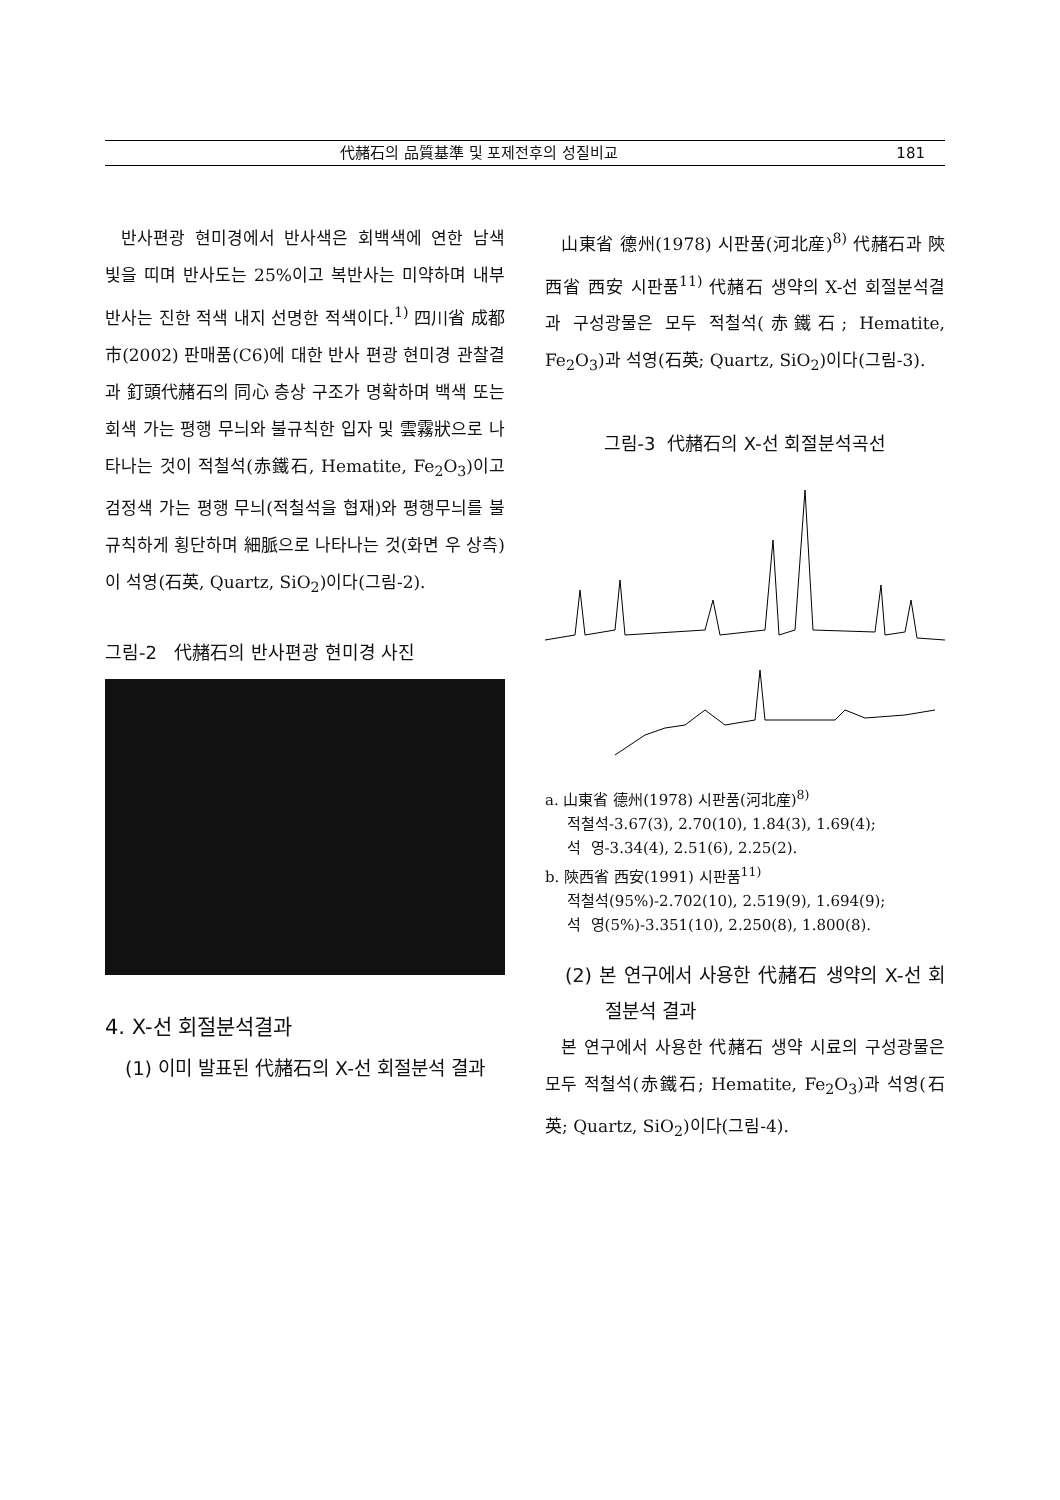代赭石의 品質基準 및 포제전후의 성질비교 181
반사편광 현미경에서 반사색은 회백색에 연한 남색 빛을 띠며 반사도는 25%이고 복반사는 미약하며 내부반사는 진한 적색 내지 선명한 적색이다.<sup>1)</sup> 四川省 成都市(2002) 판매품(C6)에 대한 반사 편광 현미경 관찰결과 釘頭代赭石의 同心 층상 구조가 명확하며 백색 또는 회색 가는 평행 무늬와 불규칙한 입자 및 雲霧狀으로 나타나는 것이 적철석(赤鐵石, Hematite, Fe<sub>2</sub>O<sub>3</sub>)이고 검정색 가는 평행 무늬(적철석을 협재)와 평행무늬를 불규칙하게 횡단하며 細脈으로 나타나는 것(화면 우 상측)이 석영(石英, Quartz, SiO<sub>2</sub>)이다(그림-2).
그림-2 代赭石의 반사편광 현미경 사진
4. X-선 회절분석결과
(1) 이미 발표된 代赭石의 X-선 회절분석 결과
山東省 德州(1978) 시판품(河北産)<sup>8)</sup> 代赭石과 陝西省 西安 시판품<sup>11)</sup> 代赭石 생약의 X-선 회절분석결과 구성광물은 모두 적철석(赤鐵石; Hematite, Fe<sub>2</sub>O<sub>3</sub>)과 석영(石英; Quartz, SiO<sub>2</sub>)이다(그림-3).
그림-3 代赭石의 X-선 회절분석곡선
a. 山東省 德州(1978) 시판품(河北産)<sup>8)</sup>
적철석-3.67(3), 2.70(10), 1.84(3), 1.69(4);
석 영-3.34(4), 2.51(6), 2.25(2).
b. 陝西省 西安(1991) 시판품<sup>11)</sup>
적철석(95%)-2.702(10), 2.519(9), 1.694(9);
석 영(5%)-3.351(10), 2.250(8), 1.800(8).
(2) 본 연구에서 사용한 代赭石 생약의 X-선 회절분석 결과
본 연구에서 사용한 代赭石 생약 시료의 구성광물은 모두 적철석(赤鐵石; Hematite, Fe<sub>2</sub>O<sub>3</sub>)과 석영(石英; Quartz, SiO<sub>2</sub>)이다(그림-4).